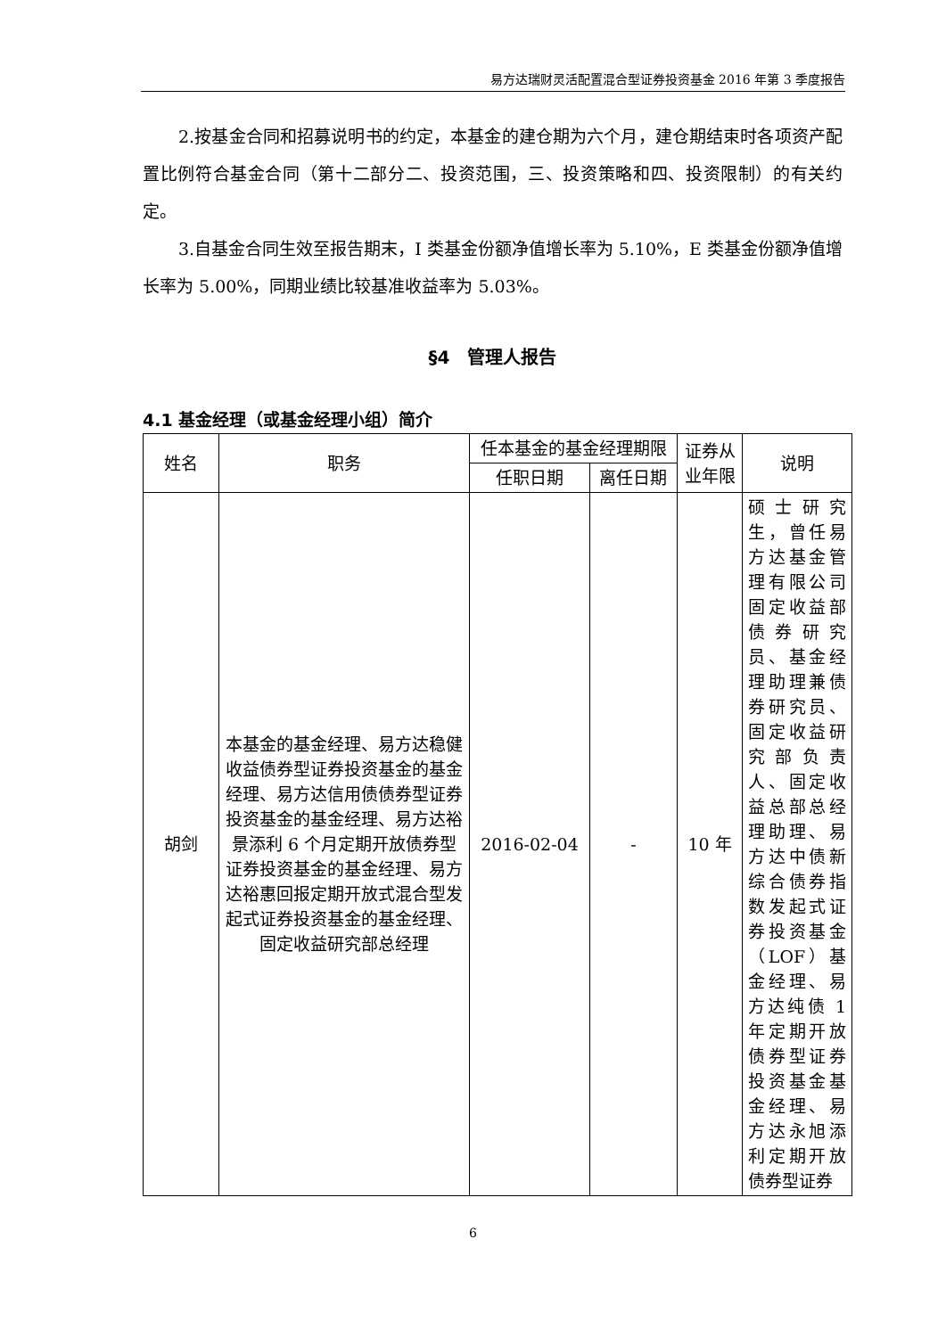易方达瑞财灵活配置混合型证券投资基金 2016 年第 3 季度报告
2.按基金合同和招募说明书的约定，本基金的建仓期为六个月，建仓期结束时各项资产配置比例符合基金合同（第十二部分二、投资范围，三、投资策略和四、投资限制）的有关约定。
3.自基金合同生效至报告期末，I 类基金份额净值增长率为 5.10%，E 类基金份额净值增长率为 5.00%，同期业绩比较基准收益率为 5.03%。
§4　管理人报告
4.1 基金经理（或基金经理小组）简介
| 姓名 | 职务 | 任本基金的基金经理期限 | | 证券从业年限 | 说明 |
| --- | --- | --- | --- | --- | --- |
| | | 任职日期 | 离任日期 | | |
| 胡剑 | 本基金的基金经理、易方达稳健收益债券型证券投资基金的基金经理、易方达信用债债券型证券投资基金的基金经理、易方达裕景添利 6 个月定期开放债券型证券投资基金的基金经理、易方达裕惠回报定期开放式混合型发起式证券投资基金的基金经理、固定收益研究部总经理 | 2016-02-04 | - | 10 年 | 硕士研究生，曾任易方达基金管理有限公司固定收益部债券研究员、基金经理助理兼债券研究员、固定收益研究部负责人、固定收益总部总经理助理、易方达中债新综合债券指数发起式证券投资基金（LOF）基金经理、易方达纯债 1 年定期开放债券型证券投资基金基金经理、易方达永旭添利定期开放债券型证券 |
6